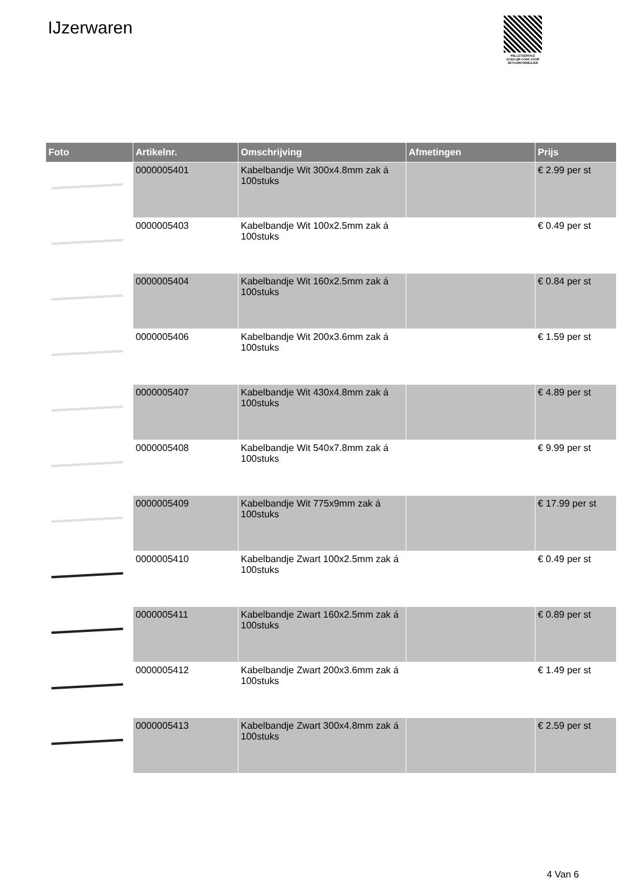IJzerwaren
PALLETSERVICE
SCAN QR-CODE VOOR
RETOURFORMULIER
| Foto | Artikelnr. | Omschrijving | Afmetingen | Prijs |
| --- | --- | --- | --- | --- |
| | 0000005401 | Kabelbandje Wit 300x4.8mm zak á 100stuks | | € 2.99 per st |
| | 0000005403 | Kabelbandje Wit 100x2.5mm zak á 100stuks | | € 0.49 per st |
| | 0000005404 | Kabelbandje Wit 160x2.5mm zak á 100stuks | | € 0.84 per st |
| | 0000005406 | Kabelbandje Wit 200x3.6mm zak á 100stuks | | € 1.59 per st |
| | 0000005407 | Kabelbandje Wit 430x4.8mm zak á 100stuks | | € 4.89 per st |
| | 0000005408 | Kabelbandje Wit 540x7.8mm zak á 100stuks | | € 9.99 per st |
| | 0000005409 | Kabelbandje Wit 775x9mm zak á 100stuks | | € 17.99 per st |
| | 0000005410 | Kabelbandje Zwart 100x2.5mm zak á 100stuks | | € 0.49 per st |
| | 0000005411 | Kabelbandje Zwart 160x2.5mm zak á 100stuks | | € 0.89 per st |
| | 0000005412 | Kabelbandje Zwart 200x3.6mm zak á 100stuks | | € 1.49 per st |
| | 0000005413 | Kabelbandje Zwart 300x4.8mm zak á 100stuks | | € 2.59 per st |
4 Van 6